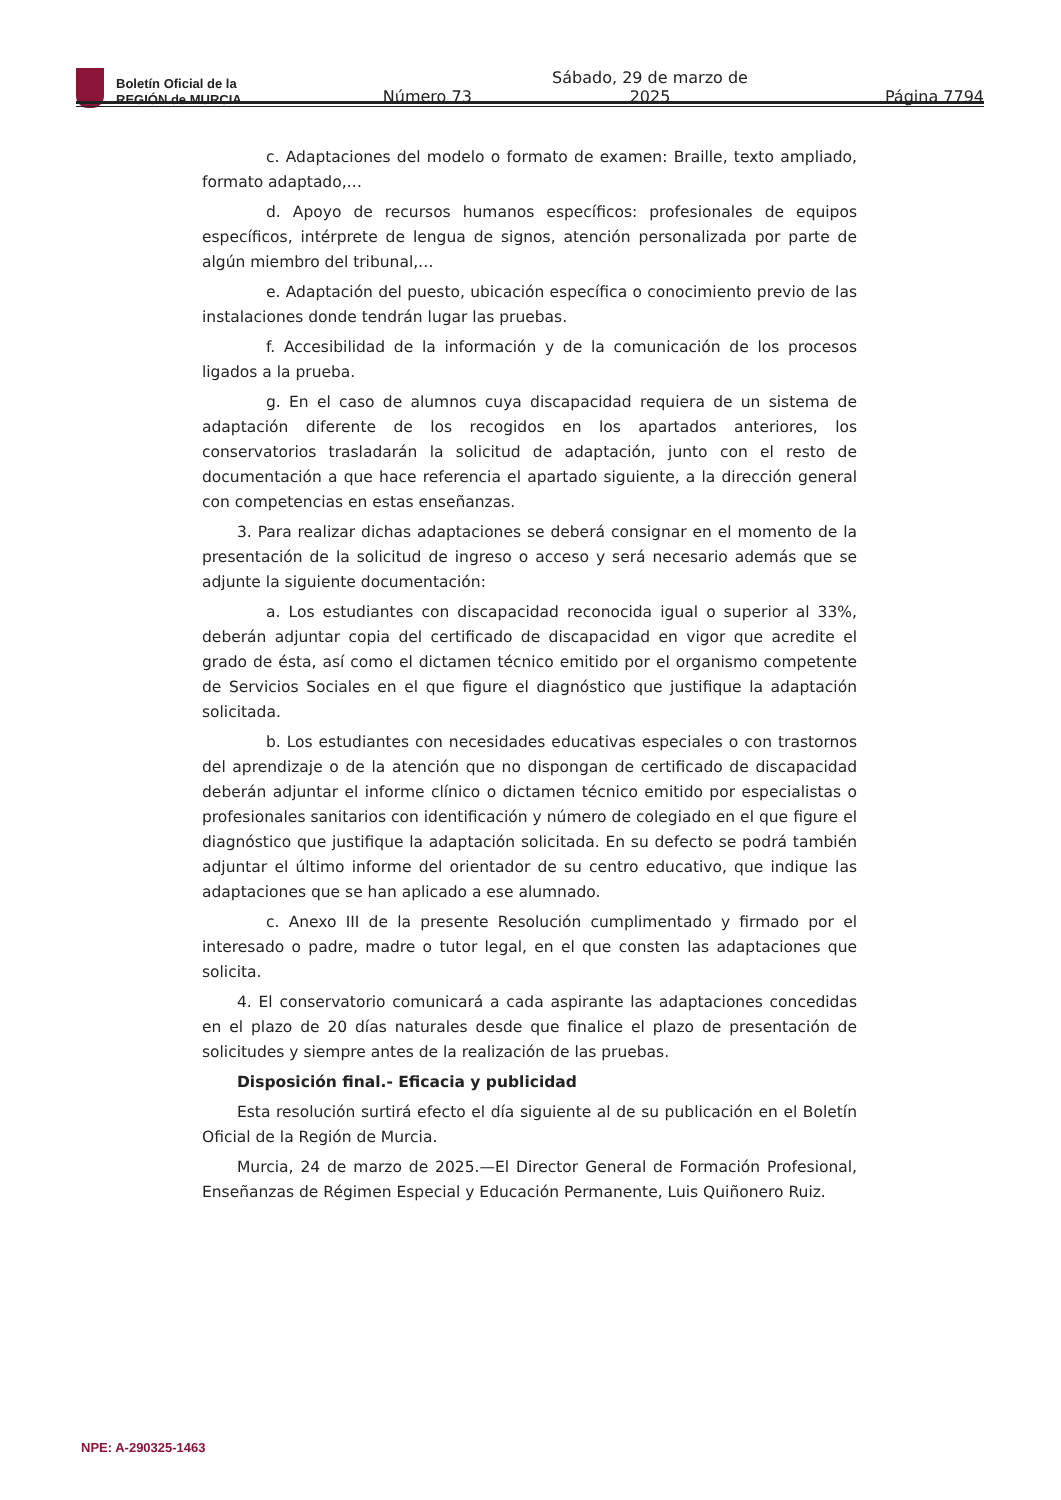Boletín Oficial de la
REGIÓN de MURCIA
Número 73 Sábado, 29 de marzo de 2025 Página 7794
c. Adaptaciones del modelo o formato de examen: Braille, texto ampliado, formato adaptado,…
d. Apoyo de recursos humanos específicos: profesionales de equipos específicos, intérprete de lengua de signos, atención personalizada por parte de algún miembro del tribunal,…
e. Adaptación del puesto, ubicación específica o conocimiento previo de las instalaciones donde tendrán lugar las pruebas.
f. Accesibilidad de la información y de la comunicación de los procesos ligados a la prueba.
g. En el caso de alumnos cuya discapacidad requiera de un sistema de adaptación diferente de los recogidos en los apartados anteriores, los conservatorios trasladarán la solicitud de adaptación, junto con el resto de documentación a que hace referencia el apartado siguiente, a la dirección general con competencias en estas enseñanzas.
3. Para realizar dichas adaptaciones se deberá consignar en el momento de la presentación de la solicitud de ingreso o acceso y será necesario además que se adjunte la siguiente documentación:
a. Los estudiantes con discapacidad reconocida igual o superior al 33%, deberán adjuntar copia del certificado de discapacidad en vigor que acredite el grado de ésta, así como el dictamen técnico emitido por el organismo competente de Servicios Sociales en el que figure el diagnóstico que justifique la adaptación solicitada.
b. Los estudiantes con necesidades educativas especiales o con trastornos del aprendizaje o de la atención que no dispongan de certificado de discapacidad deberán adjuntar el informe clínico o dictamen técnico emitido por especialistas o profesionales sanitarios con identificación y número de colegiado en el que figure el diagnóstico que justifique la adaptación solicitada. En su defecto se podrá también adjuntar el último informe del orientador de su centro educativo, que indique las adaptaciones que se han aplicado a ese alumnado.
c. Anexo III de la presente Resolución cumplimentado y firmado por el interesado o padre, madre o tutor legal, en el que consten las adaptaciones que solicita.
4. El conservatorio comunicará a cada aspirante las adaptaciones concedidas en el plazo de 20 días naturales desde que finalice el plazo de presentación de solicitudes y siempre antes de la realización de las pruebas.
Disposición final.- Eficacia y publicidad
Esta resolución surtirá efecto el día siguiente al de su publicación en el Boletín Oficial de la Región de Murcia.
Murcia, 24 de marzo de 2025.—El Director General de Formación Profesional, Enseñanzas de Régimen Especial y Educación Permanente, Luis Quiñonero Ruiz.
NPE: A-290325-1463